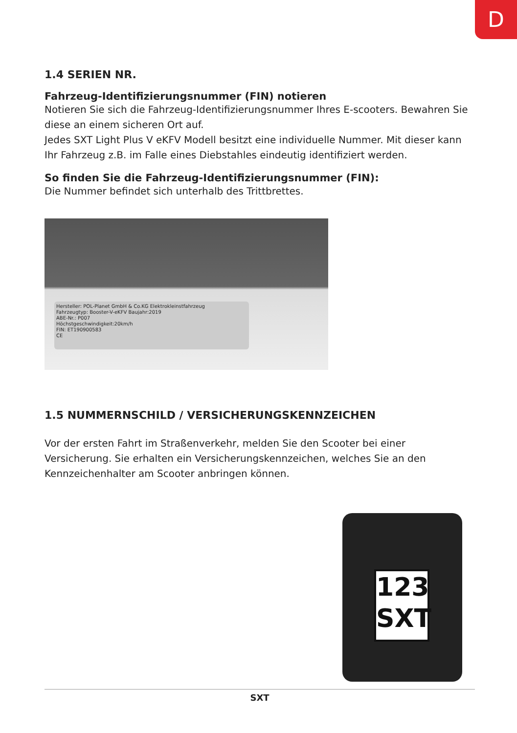D
1.4 SERIEN NR.
Fahrzeug-Identifizierungsnummer (FIN) notieren
Notieren Sie sich die Fahrzeug-Identifizierungsnummer Ihres E-scooters. Bewahren Sie diese an einem sicheren Ort auf.
Jedes SXT Light Plus V eKFV Modell besitzt eine individuelle Nummer. Mit dieser kann Ihr Fahrzeug z.B. im Falle eines Diebstahles eindeutig identifiziert werden.
So finden Sie die Fahrzeug-Identifizierungsnummer (FIN):
Die Nummer befindet sich unterhalb des Trittbrettes.
Hersteller: POL-Planet GmbH & Co.KG Elektrokleinstfahrzeug
Fahrzeugtyp: Booster-V-eKFV Baujahr:2019
ABE-Nr.: P007
Höchstgeschwindigkeit:20km/h
FIN: ET190900583
CE
1.5 NUMMERNSCHILD / VERSICHERUNGSKENNZEICHEN
Vor der ersten Fahrt im Straßenverkehr, melden Sie den Scooter bei einer Versicherung. Sie erhalten ein Versicherungskennzeichen, welches Sie an den Kennzeichenhalter am Scooter anbringen können.
123
SXT
SXT